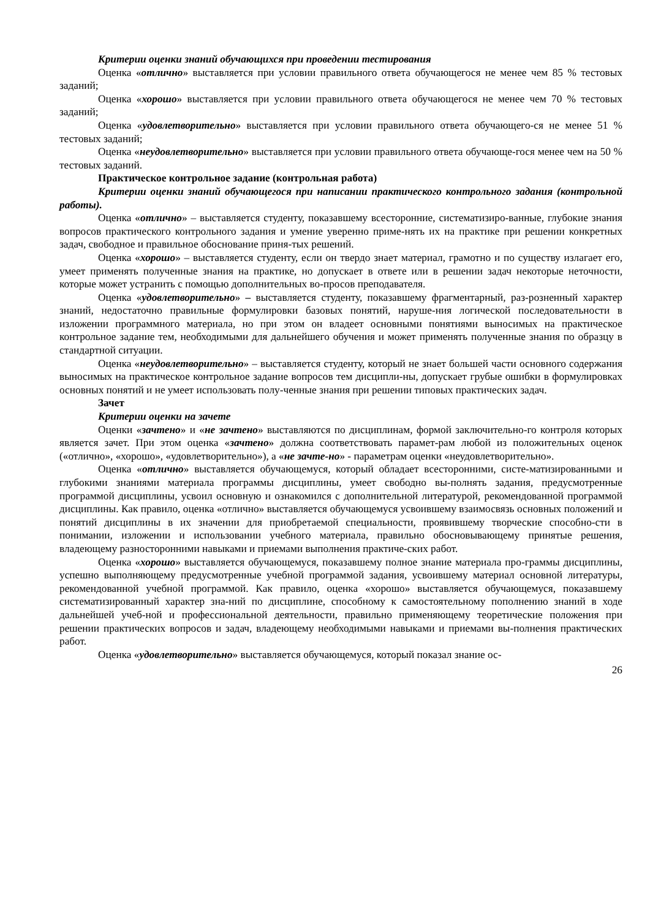Критерии оценки знаний обучающихся при проведении тестирования
Оценка «отлично» выставляется при условии правильного ответа обучающегося не менее чем 85 % тестовых заданий;
Оценка «хорошо» выставляется при условии правильного ответа обучающегося не менее чем 70 % тестовых заданий;
Оценка «удовлетворительно» выставляется при условии правильного ответа обучающего-ся не менее 51 % тестовых заданий;
Оценка «неудовлетворительно» выставляется при условии правильного ответа обучающе-гося менее чем на 50 % тестовых заданий.
Практическое контрольное задание (контрольная работа)
Критерии оценки знаний обучающегося при написании практического контрольного задания (контрольной работы).
Оценка «отлично» – выставляется студенту, показавшему всесторонние, систематизиро-ванные, глубокие знания вопросов практического контрольного задания и умение уверенно приме-нять их на практике при решении конкретных задач, свободное и правильное обоснование приня-тых решений.
Оценка «хорошо» – выставляется студенту, если он твердо знает материал, грамотно и по существу излагает его, умеет применять полученные знания на практике, но допускает в ответе или в решении задач некоторые неточности, которые может устранить с помощью дополнительных во-просов преподавателя.
Оценка «удовлетворительно» – выставляется студенту, показавшему фрагментарный, раз-розненный характер знаний, недостаточно правильные формулировки базовых понятий, наруше-ния логической последовательности в изложении программного материала, но при этом он владеет основными понятиями выносимых на практическое контрольное задание тем, необходимыми для дальнейшего обучения и может применять полученные знания по образцу в стандартной ситуации.
Оценка «неудовлетворительно» – выставляется студенту, который не знает большей части основного содержания выносимых на практическое контрольное задание вопросов тем дисципли-ны, допускает грубые ошибки в формулировках основных понятий и не умеет использовать полу-ченные знания при решении типовых практических задач.
Зачет
Критерии оценки на зачете
Оценки «зачтено» и «не зачтено» выставляются по дисциплинам, формой заключительно-го контроля которых является зачет. При этом оценка «зачтено» должна соответствовать парамет-рам любой из положительных оценок («отлично», «хорошо», «удовлетворительно»), а «не зачте-но» - параметрам оценки «неудовлетворительно».
Оценка «отлично» выставляется обучающемуся, который обладает всесторонними, систе-матизированными и глубокими знаниями материала программы дисциплины, умеет свободно вы-полнять задания, предусмотренные программой дисциплины, усвоил основную и ознакомился с дополнительной литературой, рекомендованной программой дисциплины. Как правило, оценка «отлично» выставляется обучающемуся усвоившему взаимосвязь основных положений и понятий дисциплины в их значении для приобретаемой специальности, проявившему творческие способно-сти в понимании, изложении и использовании учебного материала, правильно обосновывающему принятые решения, владеющему разносторонними навыками и приемами выполнения практиче-ских работ.
Оценка «хорошо» выставляется обучающемуся, показавшему полное знание материала про-граммы дисциплины, успешно выполняющему предусмотренные учебной программой задания, усвоившему материал основной литературы, рекомендованной учебной программой. Как правило, оценка «хорошо» выставляется обучающемуся, показавшему систематизированный характер зна-ний по дисциплине, способному к самостоятельному пополнению знаний в ходе дальнейшей учеб-ной и профессиональной деятельности, правильно применяющему теоретические положения при решении практических вопросов и задач, владеющему необходимыми навыками и приемами вы-полнения практических работ.
Оценка «удовлетворительно» выставляется обучающемуся, который показал знание ос-
26